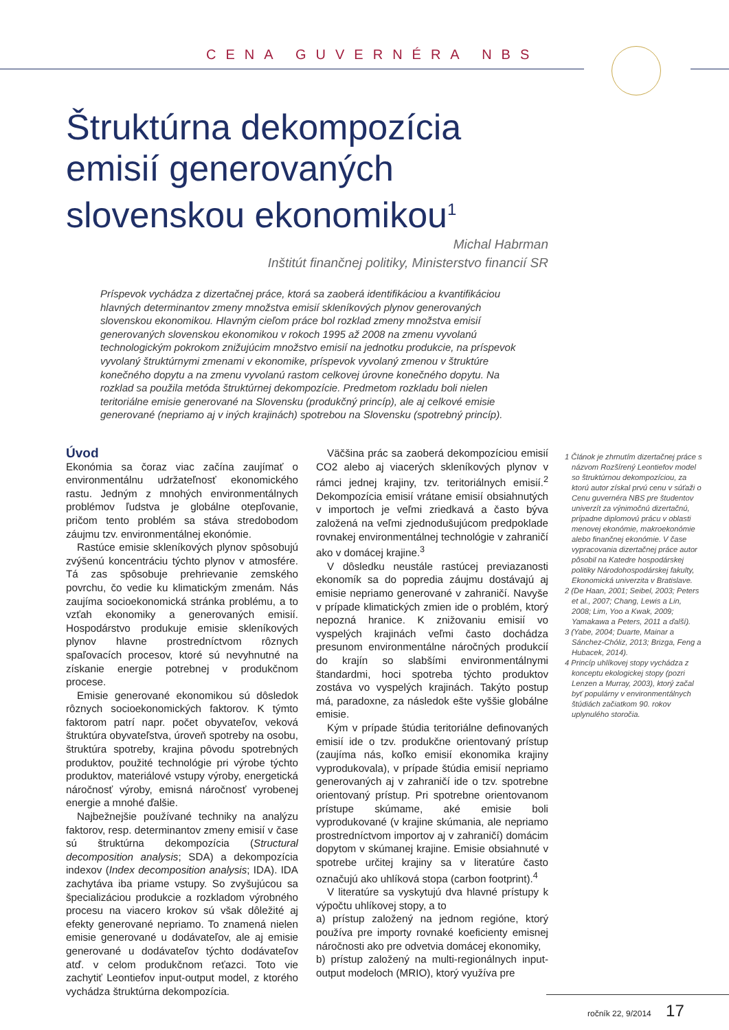CENA GUVERNÉRA NBS
Štruktúrna dekompozícia emisií generovaných slovenskou ekonomikou<sup>1</sup>
Michal Habrman
Inštitút finančnej politiky, Ministerstvo financií SR
Príspevok vychádza z dizertačnej práce, ktorá sa zaoberá identifikáciou a kvantifikáciou hlavných determinantov zmeny množstva emisií skleníkových plynov generovaných slovenskou ekonomikou. Hlavným cieľom práce bol rozklad zmeny množstva emisií generovaných slovenskou ekonomikou v rokoch 1995 až 2008 na zmenu vyvolanú technologickým pokrokom znižujúcim množstvo emisií na jednotku produkcie, na príspevok vyvolaný štruktúrnymi zmenami v ekonomike, príspevok vyvolaný zmenou v štruktúre konečného dopytu a na zmenu vyvolanú rastom celkovej úrovne konečného dopytu. Na rozklad sa použila metóda štruktúrnej dekompozície. Predmetom rozkladu boli nielen teritoriálne emisie generované na Slovensku (produkčný princíp), ale aj celkové emisie generované (nepriamo aj v iných krajinách) spotrebou na Slovensku (spotrebný princíp).
Úvod
Ekonómia sa čoraz viac začína zaujímať o environmentálnu udržateľnosť ekonomického rastu. Jedným z mnohých environmentálnych problémov ľudstva je globálne otepľovanie, pričom tento problém sa stáva stredobodom záujmu tzv. environmentálnej ekonómie.
Rastúce emisie skleníkových plynov spôsobujú zvýšenú koncentráciu týchto plynov v atmosfére. Tá zas spôsobuje prehrievanie zemského povrchu, čo vedie ku klimatickým zmenám. Nás zaujíma socioekonomická stránka problému, a to vzťah ekonomiky a generovaných emisií. Hospodárstvo produkuje emisie skleníkových plynov hlavne prostredníctvom rôznych spaľovacích procesov, ktoré sú nevyhnutné na získanie energie potrebnej v produkčnom procese.
Emisie generované ekonomikou sú dôsledok rôznych socioekonomických faktorov. K týmto faktorom patrí napr. počet obyvateľov, veková štruktúra obyvateľstva, úroveň spotreby na osobu, štruktúra spotreby, krajina pôvodu spotrebných produktov, použité technológie pri výrobe týchto produktov, materiálové vstupy výroby, energetická náročnosť výroby, emisná náročnosť vyrobenej energie a mnohé ďalšie.
Najbežnejšie používané techniky na analýzu faktorov, resp. determinantov zmeny emisií v čase sú štruktúrna dekompozícia (Structural decomposition analysis; SDA) a dekompozícia indexov (Index decomposition analysis; IDA). IDA zachytáva iba priame vstupy. So zvyšujúcou sa špecializáciou produkcie a rozkladom výrobného procesu na viacero krokov sú však dôležité aj efekty generované nepriamo. To znamená nielen emisie generované u dodávateľov, ale aj emisie generované u dodávateľov týchto dodávateľov atď. v celom produkčnom reťazci. Toto vie zachytiť Leontiefov input-output model, z ktorého vychádza štruktúrna dekompozícia.
Väčšina prác sa zaoberá dekompozíciou emisií CO2 alebo aj viacerých skleníkových plynov v rámci jednej krajiny, tzv. teritoriálnych emisií.<sup>2</sup> Dekompozícia emisií vrátane emisií obsiahnutých v importoch je veľmi zriedkavá a často býva založená na veľmi zjednodušujúcom predpoklade rovnakej environmentálnej technológie v zahraničí ako v domácej krajine.<sup>3</sup>
V dôsledku neustále rastúcej previazanosti ekonomík sa do popredia záujmu dostávajú aj emisie nepriamo generované v zahraničí. Navyše v prípade klimatických zmien ide o problém, ktorý nepozná hranice. K znižovaniu emisií vo vyspelých krajinách veľmi často dochádza presunom environmentálne náročných produkcií do krajín so slabšími environmentálnymi štandardmi, hoci spotreba týchto produktov zostáva vo vyspelých krajinách. Takýto postup má, paradoxne, za následok ešte vyššie globálne emisie.
Kým v prípade štúdia teritoriálne definovaných emisií ide o tzv. produkčne orientovaný prístup (zaujíma nás, koľko emisií ekonomika krajiny vyprodukovala), v prípade štúdia emisií nepriamo generovaných aj v zahraničí ide o tzv. spotrebne orientovaný prístup. Pri spotrebne orientovanom prístupe skúmame, aké emisie boli vyprodukované (v krajine skúmania, ale nepriamo prostredníctvom importov aj v zahraničí) domácim dopytom v skúmanej krajine. Emisie obsiahnuté v spotrebe určitej krajiny sa v literatúre často označujú ako uhlíková stopa (carbon footprint).<sup>4</sup>
V literatúre sa vyskytujú dva hlavné prístupy k výpočtu uhlíkovej stopy, a to
a) prístup založený na jednom regióne, ktorý používa pre importy rovnaké koeficienty emisnej náročnosti ako pre odvetvia domácej ekonomiky,
b) prístup založený na multi-regionálnych input-output modeloch (MRIO), ktorý využíva pre
1 Článok je zhrnutím dizertačnej práce s názvom Rozšírený Leontiefov model so štruktúrnou dekompozíciou, za ktorú autor získal prvú cenu v súťaži o Cenu guvernéra NBS pre študentov univerzít za výnimočnú dizertačnú, prípadne diplomovú prácu v oblasti menovej ekonómie, makroekonómie alebo finančnej ekonómie. V čase vypracovania dizertačnej práce autor pôsobil na Katedre hospodárskej politiky Národohospodárskej fakulty, Ekonomická univerzita v Bratislave.
2 (De Haan, 2001; Seibel, 2003; Peters et al., 2007; Chang, Lewis a Lin, 2008; Lim, Yoo a Kwak, 2009; Yamakawa a Peters, 2011 a ďalší).
3 (Yabe, 2004; Duarte, Mainar a Sánchez-Chóliz, 2013; Brizga, Feng a Hubacek, 2014).
4 Princíp uhlíkovej stopy vychádza z konceptu ekologickej stopy (pozri Lenzen a Murray, 2003), ktorý začal byť populárny v environmentálnych štúdiách začiatkom 90. rokov uplynulého storočia.
ročník 22, 9/2014 17